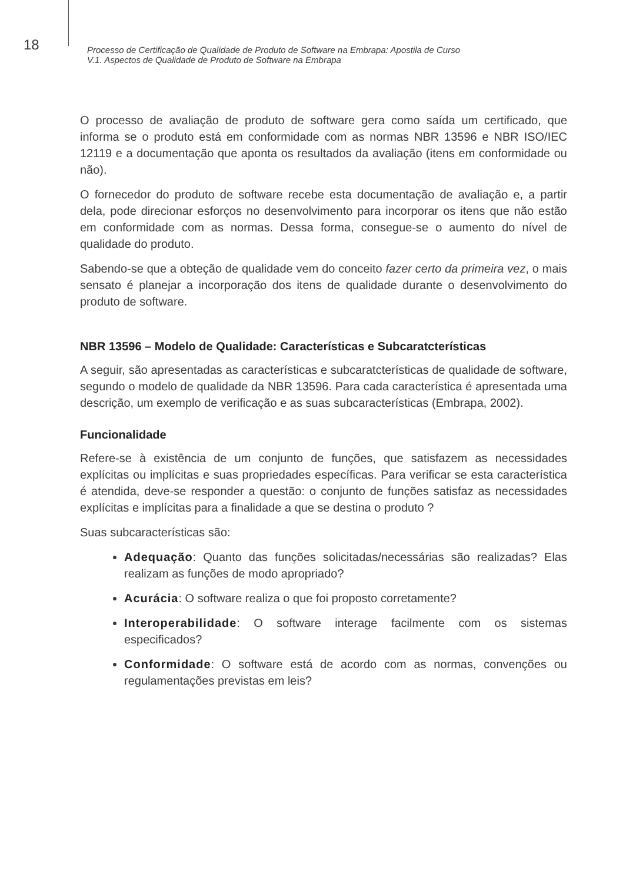18
Processo de Certificação de Qualidade de Produto de Software na Embrapa: Apostila de Curso
V.1. Aspectos de Qualidade de Produto de Software na Embrapa
O processo de avaliação de produto de software gera como saída um certificado, que informa se o produto está em conformidade com as normas NBR 13596 e NBR ISO/IEC 12119 e a documentação que aponta os resultados da avaliação (itens em conformidade ou não).
O fornecedor do produto de software recebe esta documentação de avaliação e, a partir dela, pode direcionar esforços no desenvolvimento para incorporar os itens que não estão em conformidade com as normas. Dessa forma, consegue-se o aumento do nível de qualidade do produto.
Sabendo-se que a obteção de qualidade vem do conceito fazer certo da primeira vez, o mais sensato é planejar a incorporação dos itens de qualidade durante o desenvolvimento do produto de software.
NBR 13596 – Modelo de Qualidade: Características e Subcaratcterísticas
A seguir, são apresentadas as características e subcaratcterísticas de qualidade de software, segundo o modelo de qualidade da NBR 13596. Para cada característica é apresentada uma descrição, um exemplo de verificação e as suas subcaracterísticas (Embrapa, 2002).
Funcionalidade
Refere-se à existência de um conjunto de funções, que satisfazem as necessidades explícitas ou implícitas e suas propriedades específicas. Para verificar se esta característica é atendida, deve-se responder a questão: o conjunto de funções satisfaz as necessidades explícitas e implícitas para a finalidade a que se destina o produto ?
Suas subcaracterísticas são:
Adequação: Quanto das funções solicitadas/necessárias são realizadas? Elas realizam as funções de modo apropriado?
Acurácia: O software realiza o que foi proposto corretamente?
Interoperabilidade: O software interage facilmente com os sistemas especificados?
Conformidade: O software está de acordo com as normas, convenções ou regulamentações previstas em leis?